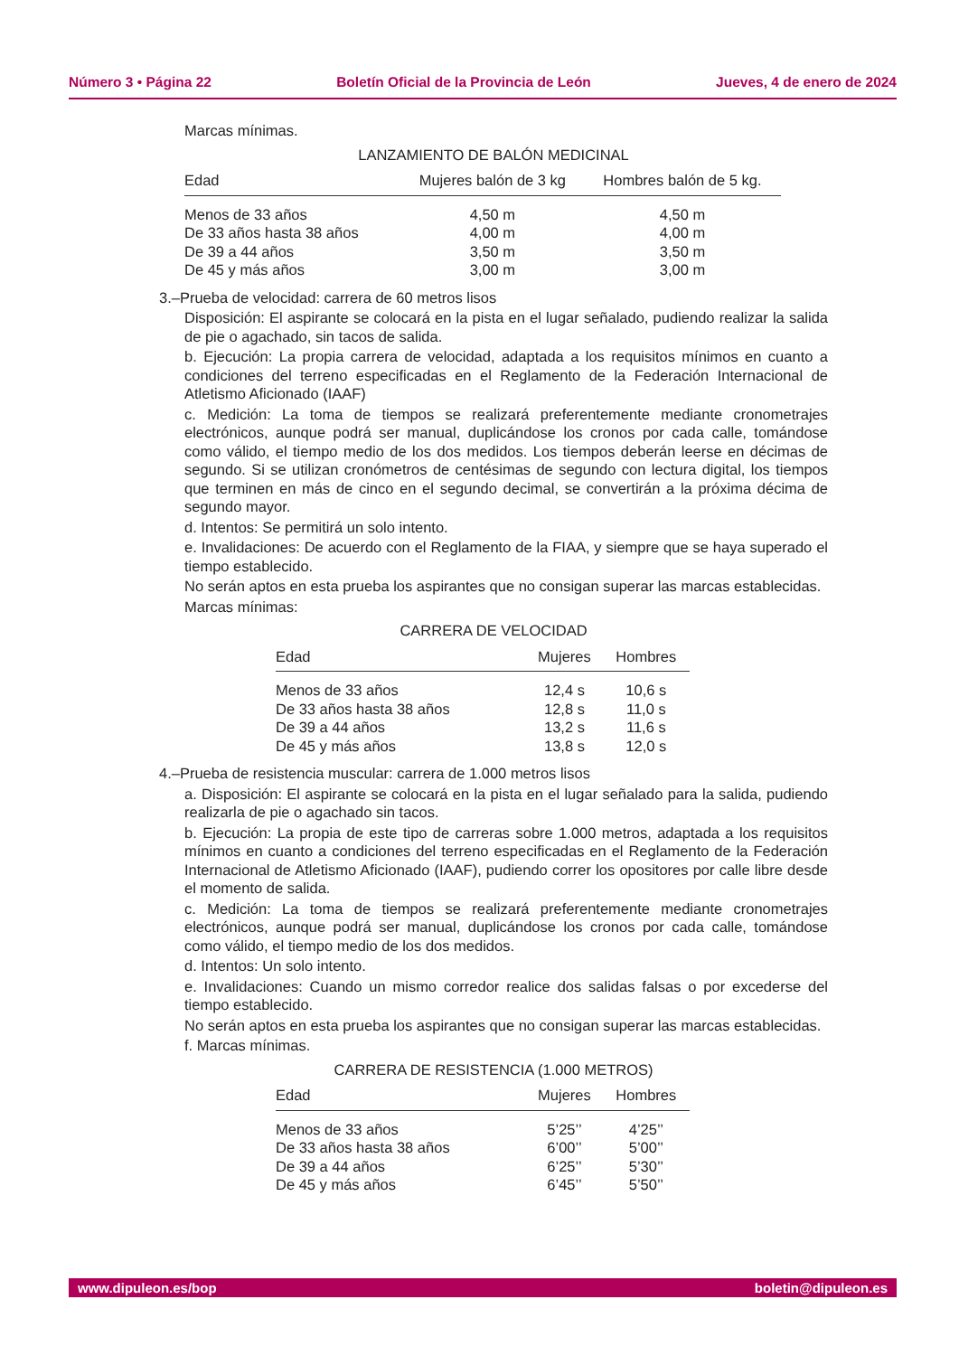Número 3 • Página 22 Boletín Oficial de la Provincia de León Jueves, 4 de enero de 2024
Marcas mínimas.
LANZAMIENTO DE BALÓN MEDICINAL
| Edad | Mujeres balón de 3 kg | Hombres balón de 5 kg. |
| --- | --- | --- |
| Menos de 33 años | 4,50 m | 4,50 m |
| De 33 años hasta 38 años | 4,00 m | 4,00 m |
| De 39 a 44 años | 3,50 m | 3,50 m |
| De 45 y más años | 3,00 m | 3,00 m |
3.–Prueba de velocidad: carrera de 60 metros lisos
Disposición: El aspirante se colocará en la pista en el lugar señalado, pudiendo realizar la salida de pie o agachado, sin tacos de salida.
b. Ejecución: La propia carrera de velocidad, adaptada a los requisitos mínimos en cuanto a condiciones del terreno especificadas en el Reglamento de la Federación Internacional de Atletismo Aficionado (IAAF)
c. Medición: La toma de tiempos se realizará preferentemente mediante cronometrajes electrónicos, aunque podrá ser manual, duplicándose los cronos por cada calle, tomándose como válido, el tiempo medio de los dos medidos. Los tiempos deberán leerse en décimas de segundo. Si se utilizan cronómetros de centésimas de segundo con lectura digital, los tiempos que terminen en más de cinco en el segundo decimal, se convertirán a la próxima décima de segundo mayor.
d. Intentos: Se permitirá un solo intento.
e. Invalidaciones: De acuerdo con el Reglamento de la FIAA, y siempre que se haya superado el tiempo establecido.
No serán aptos en esta prueba los aspirantes que no consigan superar las marcas establecidas.
Marcas mínimas:
CARRERA DE VELOCIDAD
| Edad | Mujeres | Hombres |
| --- | --- | --- |
| Menos de 33 años | 12,4 s | 10,6 s |
| De 33 años hasta 38 años | 12,8 s | 11,0 s |
| De 39 a 44 años | 13,2 s | 11,6 s |
| De 45 y más años | 13,8 s | 12,0 s |
4.–Prueba de resistencia muscular: carrera de 1.000 metros lisos
a. Disposición: El aspirante se colocará en la pista en el lugar señalado para la salida, pudiendo realizarla de pie o agachado sin tacos.
b. Ejecución: La propia de este tipo de carreras sobre 1.000 metros, adaptada a los requisitos mínimos en cuanto a condiciones del terreno especificadas en el Reglamento de la Federación Internacional de Atletismo Aficionado (IAAF), pudiendo correr los opositores por calle libre desde el momento de salida.
c. Medición: La toma de tiempos se realizará preferentemente mediante cronometrajes electrónicos, aunque podrá ser manual, duplicándose los cronos por cada calle, tomándose como válido, el tiempo medio de los dos medidos.
d. Intentos: Un solo intento.
e. Invalidaciones: Cuando un mismo corredor realice dos salidas falsas o por excederse del tiempo establecido.
No serán aptos en esta prueba los aspirantes que no consigan superar las marcas establecidas.
f. Marcas mínimas.
CARRERA DE RESISTENCIA (1.000 METROS)
| Edad | Mujeres | Hombres |
| --- | --- | --- |
| Menos de 33 años | 5’25’’ | 4’25’’ |
| De 33 años hasta 38 años | 6’00’’ | 5’00’’ |
| De 39 a 44 años | 6’25’’ | 5’30’’ |
| De 45 y más años | 6’45’’ | 5’50’’ |
www.dipuleon.es/bop boletin@dipuleon.es